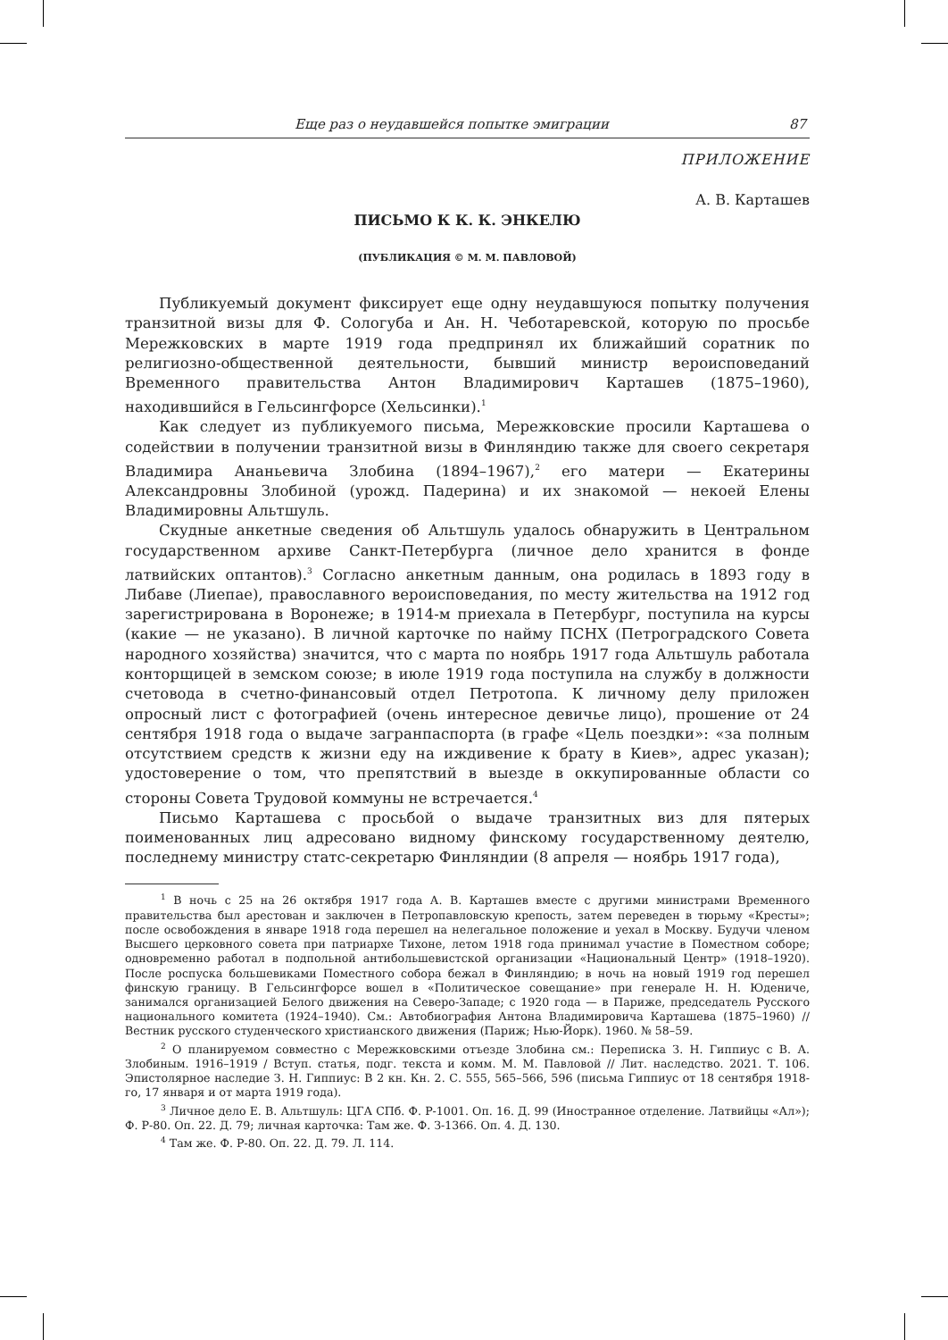Еще раз о неудавшейся попытке эмиграции 87
ПРИЛОЖЕНИЕ
А. В. Карташев
ПИСЬМО К К. К. ЭНКЕЛЮ
(ПУБЛИКАЦИЯ © М. М. ПАВЛОВОЙ)
Публикуемый документ фиксирует еще одну неудавшуюся попытку получения транзитной визы для Ф. Сологуба и Ан. Н. Чеботаревской, которую по просьбе Мережковских в марте 1919 года предпринял их ближайший соратник по религиозно-общественной деятельности, бывший министр вероисповеданий Временного правительства Антон Владимирович Карташев (1875–1960), находившийся в Гельсингфорсе (Хельсинки).<sup>1</sup>
Как следует из публикуемого письма, Мережковские просили Карташева о содействии в получении транзитной визы в Финляндию также для своего секретаря Владимира Ананьевича Злобина (1894–1967),<sup>2</sup> его матери — Екатерины Александровны Злобиной (урожд. Падерина) и их знакомой — некоей Елены Владимировны Альтшуль.
Скудные анкетные сведения об Альтшуль удалось обнаружить в Центральном государственном архиве Санкт-Петербурга (личное дело хранится в фонде латвийских оптантов).<sup>3</sup> Согласно анкетным данным, она родилась в 1893 году в Либаве (Лиепае), православного вероисповедания, по месту жительства на 1912 год зарегистрирована в Воронеже; в 1914-м приехала в Петербург, поступила на курсы (какие — не указано). В личной карточке по найму ПСНХ (Петроградского Совета народного хозяйства) значится, что с марта по ноябрь 1917 года Альтшуль работала конторщицей в земском союзе; в июле 1919 года поступила на службу в должности счетовода в счетно-финансовый отдел Петротопа. К личному делу приложен опросный лист с фотографией (очень интересное девичье лицо), прошение от 24 сентября 1918 года о выдаче загранпаспорта (в графе «Цель поездки»: «за полным отсутствием средств к жизни еду на иждивение к брату в Киев», адрес указан); удостоверение о том, что препятствий в выезде в оккупированные области со стороны Совета Трудовой коммуны не встречается.<sup>4</sup>
Письмо Карташева с просьбой о выдаче транзитных виз для пятерых поименованных лиц адресовано видному финскому государственному деятелю, последнему министру статс-секретарю Финляндии (8 апреля — ноябрь 1917 года),
<sup>1</sup> В ночь с 25 на 26 октября 1917 года А. В. Карташев вместе с другими министрами Временного правительства был арестован и заключен в Петропавловскую крепость, затем переведен в тюрьму «Кресты»; после освобождения в январе 1918 года перешел на нелегальное положение и уехал в Москву. Будучи членом Высшего церковного совета при патриархе Тихоне, летом 1918 года принимал участие в Поместном соборе; одновременно работал в подпольной антибольшевистской организации «Национальный Центр» (1918–1920). После роспуска большевиками Поместного собора бежал в Финляндию; в ночь на новый 1919 год перешел финскую границу. В Гельсингфорсе вошел в «Политическое совещание» при генерале Н. Н. Юдениче, занимался организацией Белого движения на Северо-Западе; с 1920 года — в Париже, председатель Русского национального комитета (1924–1940). См.: Автобиография Антона Владимировича Карташева (1875–1960) // Вестник русского студенческого христианского движения (Париж; Нью-Йорк). 1960. № 58–59.
<sup>2</sup> О планируемом совместно с Мережковскими отъезде Злобина см.: Переписка З. Н. Гиппиус с В. А. Злобиным. 1916–1919 / Вступ. статья, подг. текста и комм. М. М. Павловой // Лит. наследство. 2021. Т. 106. Эпистолярное наследие З. Н. Гиппиус: В 2 кн. Кн. 2. С. 555, 565–566, 596 (письма Гиппиус от 18 сентября 1918-го, 17 января и от марта 1919 года).
<sup>3</sup> Личное дело Е. В. Альтшуль: ЦГА СПб. Ф. Р-1001. Оп. 16. Д. 99 (Иностранное отделение. Латвийцы «Ал»); Ф. Р-80. Оп. 22. Д. 79; личная карточка: Там же. Ф. З-1366. Оп. 4. Д. 130.
<sup>4</sup> Там же. Ф. Р-80. Оп. 22. Д. 79. Л. 114.